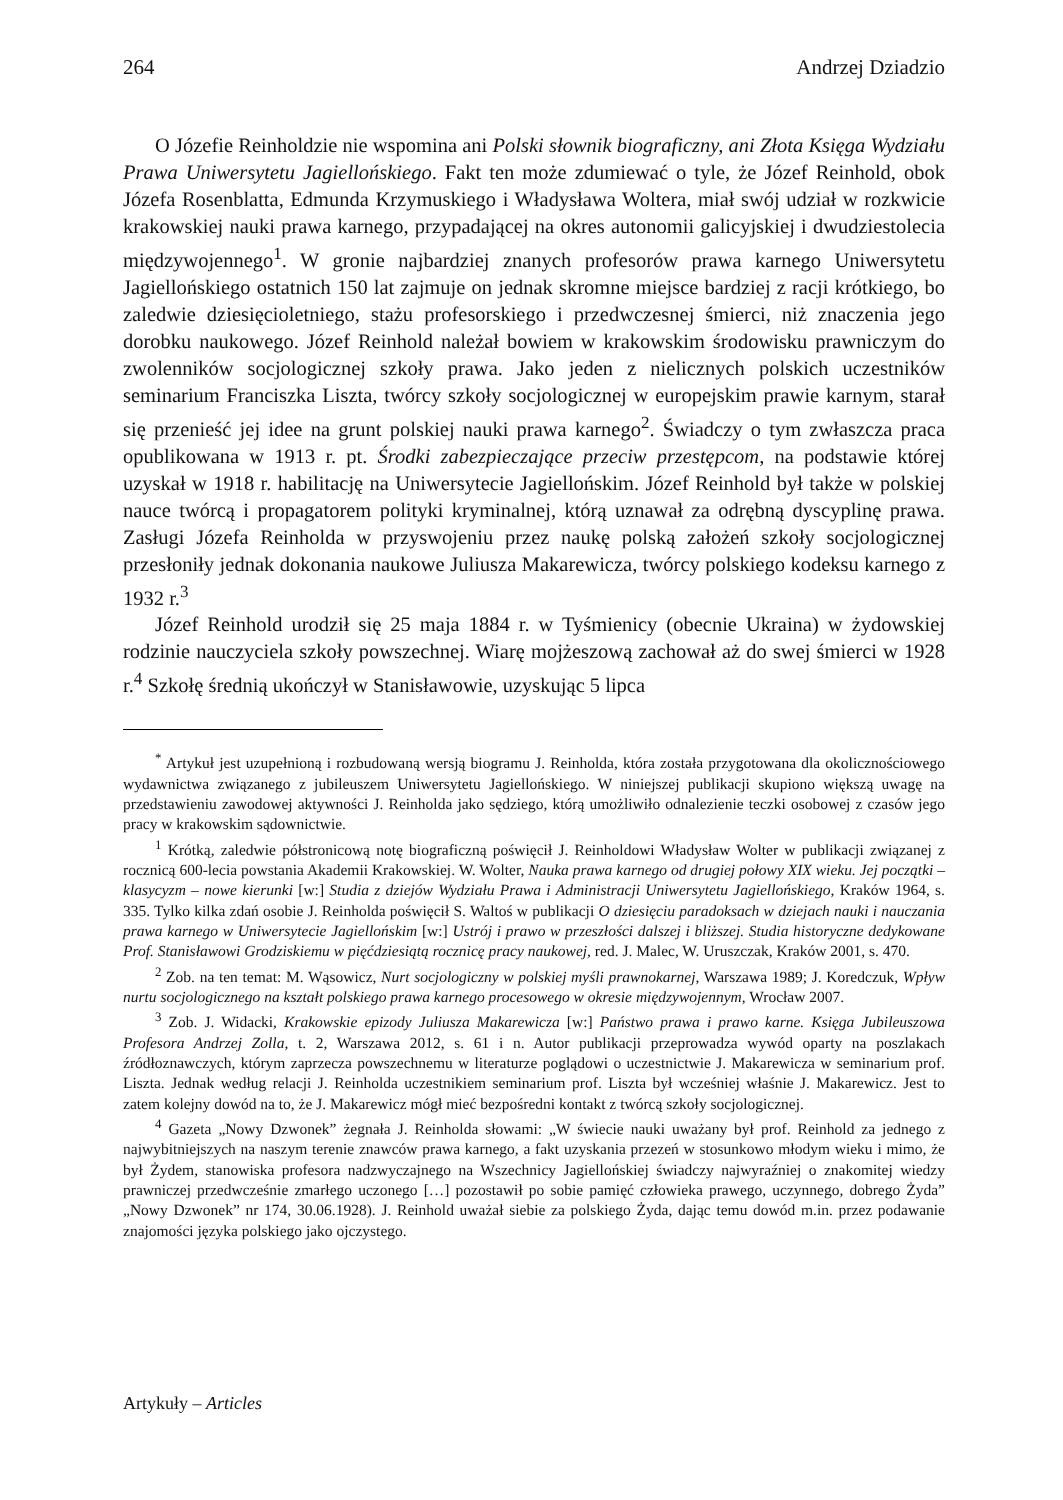264 Andrzej Dziadzio
O Józefie Reinholdzie nie wspomina ani Polski słownik biograficzny, ani Złota Księga Wydziału Prawa Uniwersytetu Jagiellońskiego. Fakt ten może zdumiewać o tyle, że Józef Reinhold, obok Józefa Rosenblatta, Edmunda Krzymuskiego i Władysława Woltera, miał swój udział w rozkwicie krakowskiej nauki prawa karnego, przypadającej na okres autonomii galicyjskiej i dwudziestolecia międzywojennego<sup>1</sup>. W gronie najbardziej znanych profesorów prawa karnego Uniwersytetu Jagiellońskiego ostatnich 150 lat zajmuje on jednak skromne miejsce bardziej z racji krótkiego, bo zaledwie dziesięcioletniego, stażu profesorskiego i przedwczesnej śmierci, niż znaczenia jego dorobku naukowego. Józef Reinhold należał bowiem w krakowskim środowisku prawniczym do zwolenników socjologicznej szkoły prawa. Jako jeden z nielicznych polskich uczestników seminarium Franciszka Liszta, twórcy szkoły socjologicznej w europejskim prawie karnym, starał się przenieść jej idee na grunt polskiej nauki prawa karnego<sup>2</sup>. Świadczy o tym zwłaszcza praca opublikowana w 1913 r. pt. Środki zabezpieczające przeciw przestępcom, na podstawie której uzyskał w 1918 r. habilitację na Uniwersytecie Jagiellońskim. Józef Reinhold był także w polskiej nauce twórcą i propagatorem polityki kryminalnej, którą uznawał za odrębną dyscyplinę prawa. Zasługi Józefa Reinholda w przyswojeniu przez naukę polską założeń szkoły socjologicznej przesłoniły jednak dokonania naukowe Juliusza Makarewicza, twórcy polskiego kodeksu karnego z 1932 r.<sup>3</sup>
Józef Reinhold urodził się 25 maja 1884 r. w Tyśmienicy (obecnie Ukraina) w żydowskiej rodzinie nauczyciela szkoły powszechnej. Wiarę mojżeszową zachował aż do swej śmierci w 1928 r.<sup>4</sup> Szkołę średnią ukończył w Stanisławowie, uzyskując 5 lipca
<sup>*</sup> Artykuł jest uzupełnioną i rozbudowaną wersją biogramu J. Reinholda, która została przygotowana dla okolicznościowego wydawnictwa związanego z jubileuszem Uniwersytetu Jagiellońskiego. W niniejszej publikacji skupiono większą uwagę na przedstawieniu zawodowej aktywności J. Reinholda jako sędziego, którą umożliwiło odnalezienie teczki osobowej z czasów jego pracy w krakowskim sądownictwie.
<sup>1</sup> Krótką, zaledwie półstronicową notę biograficzną poświęcił J. Reinholdowi Władysław Wolter w publikacji związanej z rocznicą 600-lecia powstania Akademii Krakowskiej. W. Wolter, Nauka prawa karnego od drugiej połowy XIX wieku. Jej początki – klasycyzm – nowe kierunki [w:] Studia z dziejów Wydziału Prawa i Administracji Uniwersytetu Jagiellońskiego, Kraków 1964, s. 335. Tylko kilka zdań osobie J. Reinholda poświęcił S. Waltoś w publikacji O dziesięciu paradoksach w dziejach nauki i nauczania prawa karnego w Uniwersytecie Jagiellońskim [w:] Ustrój i prawo w przeszłości dalszej i bliższej. Studia historyczne dedykowane Prof. Stanisławowi Grodziskiemu w pięćdziesiątą rocznicę pracy naukowej, red. J. Malec, W. Uruszczak, Kraków 2001, s. 470.
<sup>2</sup> Zob. na ten temat: M. Wąsowicz, Nurt socjologiczny w polskiej myśli prawnokarnej, Warszawa 1989; J. Koredczuk, Wpływ nurtu socjologicznego na kształt polskiego prawa karnego procesowego w okresie międzywojennym, Wrocław 2007.
<sup>3</sup> Zob. J. Widacki, Krakowskie epizody Juliusza Makarewicza [w:] Państwo prawa i prawo karne. Księga Jubileuszowa Profesora Andrzej Zolla, t. 2, Warszawa 2012, s. 61 i n. Autor publikacji przeprowadza wywód oparty na poszlakach źródłoznawczych, którym zaprzecza powszechnemu w literaturze poglądowi o uczestnictwie J. Makarewicza w seminarium prof. Liszta. Jednak według relacji J. Reinholda uczestnikiem seminarium prof. Liszta był wcześniej właśnie J. Makarewicz. Jest to zatem kolejny dowód na to, że J. Makarewicz mógł mieć bezpośredni kontakt z twórcą szkoły socjologicznej.
<sup>4</sup> Gazeta „Nowy Dzwonek” żegnała J. Reinholda słowami: „W świecie nauki uważany był prof. Reinhold za jednego z najwybitniejszych na naszym terenie znawców prawa karnego, a fakt uzyskania przezeń w stosunkowo młodym wieku i mimo, że był Żydem, stanowiska profesora nadzwyczajnego na Wszechnicy Jagiellońskiej świadczy najwyraźniej o znakomitej wiedzy prawniczej przedwcześnie zmarłego uczonego […] pozostawił po sobie pamięć człowieka prawego, uczynnego, dobrego Żyda” „Nowy Dzwonek” nr 174, 30.06.1928). J. Reinhold uważał siebie za polskiego Żyda, dając temu dowód m.in. przez podawanie znajomości języka polskiego jako ojczystego.
Artykuły – Articles